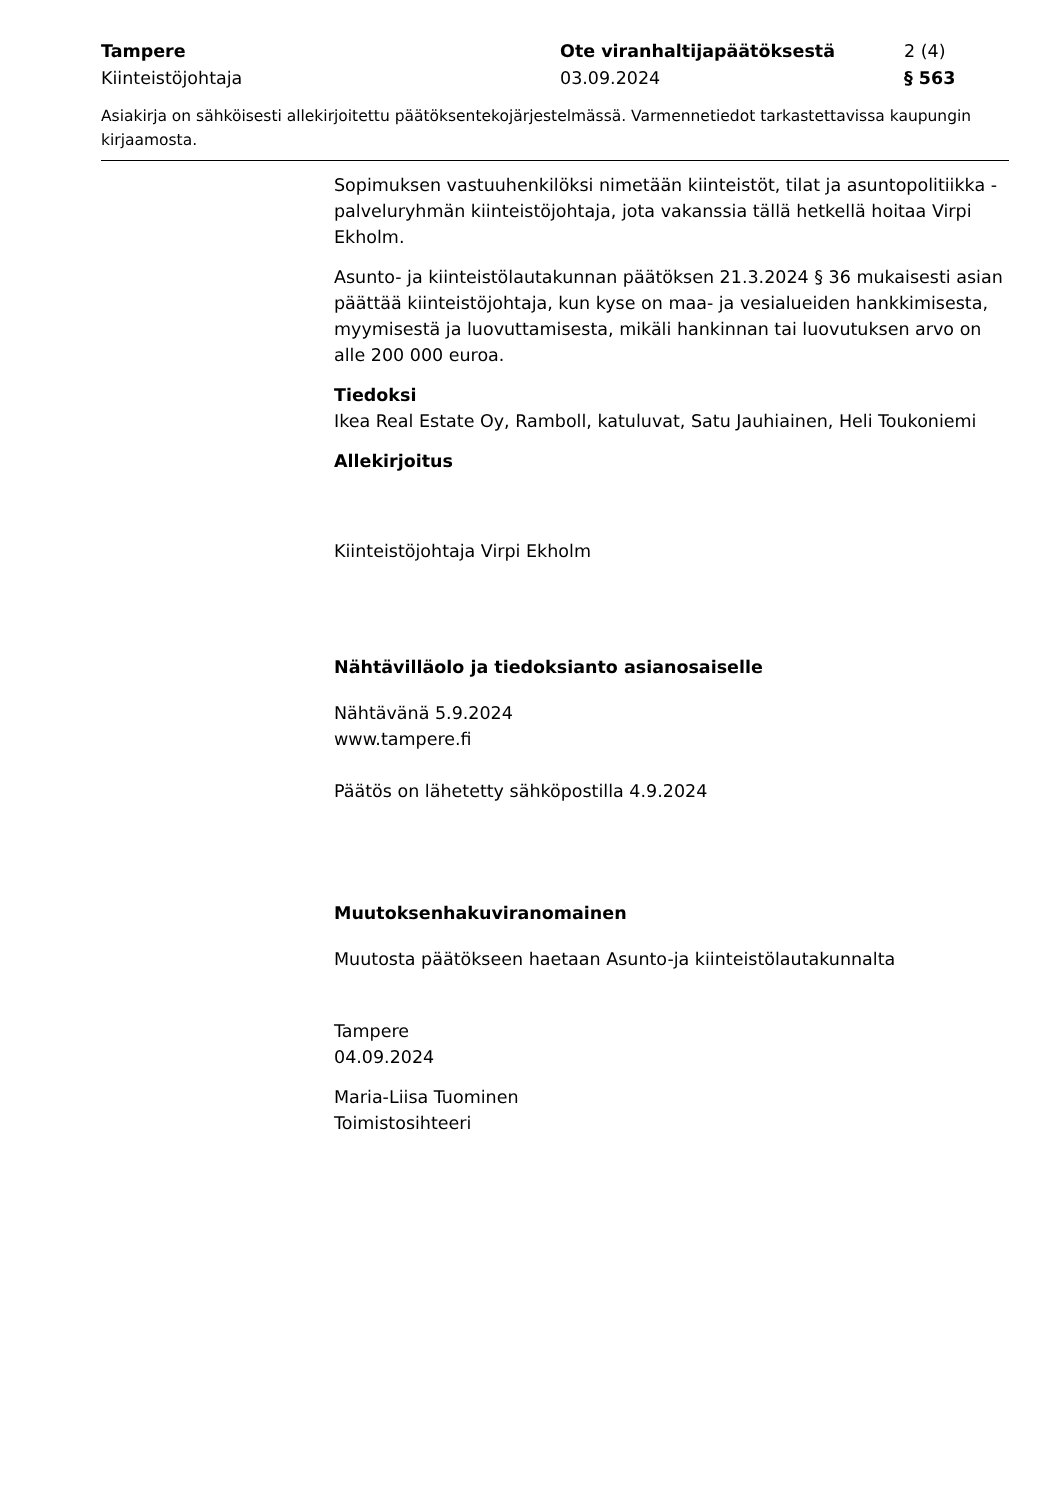Tampere Ote viranhaltijapäätöksestä 2 (4)
Kiinteistöjohtaja 03.09.2024 § 563
Asiakirja on sähköisesti allekirjoitettu päätöksentekojärjestelmässä. Varmennetiedot tarkastettavissa kaupungin kirjaamosta.
Sopimuksen vastuuhenkilöksi nimetään kiinteistöt, tilat ja asuntopolitiikka -palveluryhmän kiinteistöjohtaja, jota vakanssia tällä hetkellä hoitaa Virpi Ekholm.
Asunto- ja kiinteistölautakunnan päätöksen 21.3.2024 § 36 mukaisesti asian päättää kiinteistöjohtaja, kun kyse on maa- ja vesialueiden hankkimisesta, myymisestä ja luovuttamisesta, mikäli hankinnan tai luovutuksen arvo on alle 200 000 euroa.
Tiedoksi
Ikea Real Estate Oy, Ramboll, katuluvat, Satu Jauhiainen, Heli Toukoniemi
Allekirjoitus
Kiinteistöjohtaja Virpi Ekholm
Nähtävilläolo ja tiedoksianto asianosaiselle
Nähtävänä 5.9.2024
www.tampere.fi
Päätös on lähetetty sähköpostilla 4.9.2024
Muutoksenhakuviranomainen
Muutosta päätökseen haetaan Asunto-ja kiinteistölautakunnalta
Tampere
04.09.2024
Maria-Liisa Tuominen
Toimistosihteeri